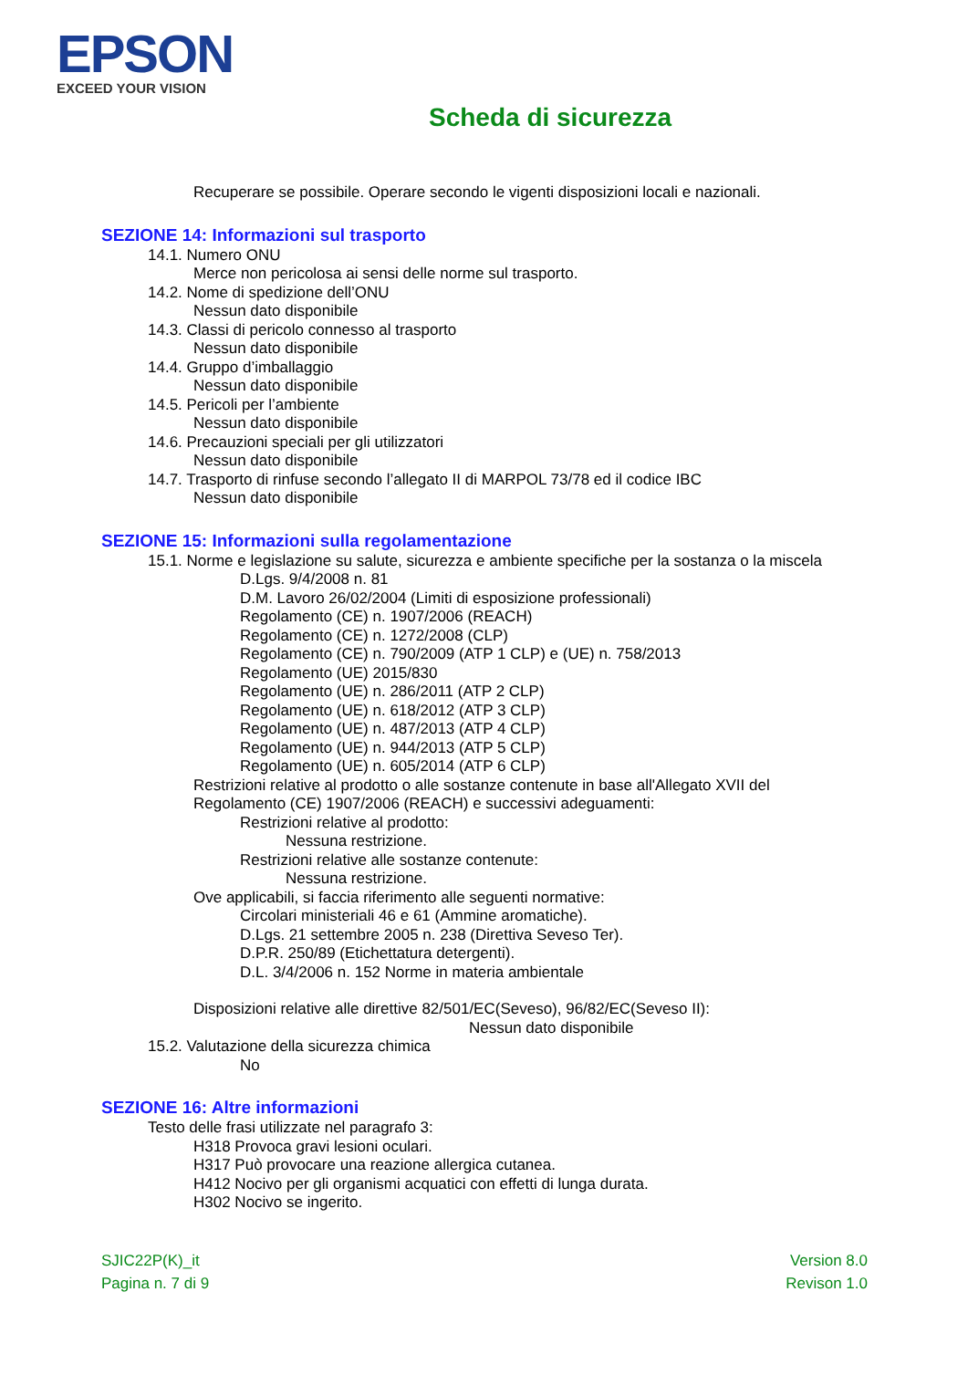EPSON
EXCEED YOUR VISION
Scheda di sicurezza
Recuperare se possibile. Operare secondo le vigenti disposizioni locali e nazionali.
SEZIONE 14: Informazioni sul trasporto
14.1. Numero ONU
Merce non pericolosa ai sensi delle norme sul trasporto.
14.2. Nome di spedizione dell’ONU
Nessun dato disponibile
14.3. Classi di pericolo connesso al trasporto
Nessun dato disponibile
14.4. Gruppo d’imballaggio
Nessun dato disponibile
14.5. Pericoli per l’ambiente
Nessun dato disponibile
14.6. Precauzioni speciali per gli utilizzatori
Nessun dato disponibile
14.7. Trasporto di rinfuse secondo l’allegato II di MARPOL 73/78 ed il codice IBC
Nessun dato disponibile
SEZIONE 15: Informazioni sulla regolamentazione
15.1. Norme e legislazione su salute, sicurezza e ambiente specifiche per la sostanza o la miscela
D.Lgs. 9/4/2008 n. 81
D.M. Lavoro 26/02/2004 (Limiti di esposizione professionali)
Regolamento (CE) n. 1907/2006 (REACH)
Regolamento (CE) n. 1272/2008 (CLP)
Regolamento (CE) n. 790/2009 (ATP 1 CLP) e (UE) n. 758/2013
Regolamento (UE) 2015/830
Regolamento (UE) n. 286/2011 (ATP 2 CLP)
Regolamento (UE) n. 618/2012 (ATP 3 CLP)
Regolamento (UE) n. 487/2013 (ATP 4 CLP)
Regolamento (UE) n. 944/2013 (ATP 5 CLP)
Regolamento (UE) n. 605/2014 (ATP 6 CLP)
Restrizioni relative al prodotto o alle sostanze contenute in base all'Allegato XVII del
Regolamento (CE) 1907/2006 (REACH) e successivi adeguamenti:
Restrizioni relative al prodotto:
Nessuna restrizione.
Restrizioni relative alle sostanze contenute:
Nessuna restrizione.
Ove applicabili, si faccia riferimento alle seguenti normative:
Circolari ministeriali 46 e 61 (Ammine aromatiche).
D.Lgs. 21 settembre 2005 n. 238 (Direttiva Seveso Ter).
D.P.R. 250/89 (Etichettatura detergenti).
D.L. 3/4/2006 n. 152 Norme in materia ambientale
Disposizioni relative alle direttive 82/501/EC(Seveso), 96/82/EC(Seveso II):
Nessun dato disponibile
15.2. Valutazione della sicurezza chimica
No
SEZIONE 16: Altre informazioni
Testo delle frasi utilizzate nel paragrafo 3:
H318 Provoca gravi lesioni oculari.
H317 Può provocare una reazione allergica cutanea.
H412 Nocivo per gli organismi acquatici con effetti di lunga durata.
H302 Nocivo se ingerito.
SJIC22P(K)_it
Pagina n. 7 di 9
Version 8.0
Revison 1.0